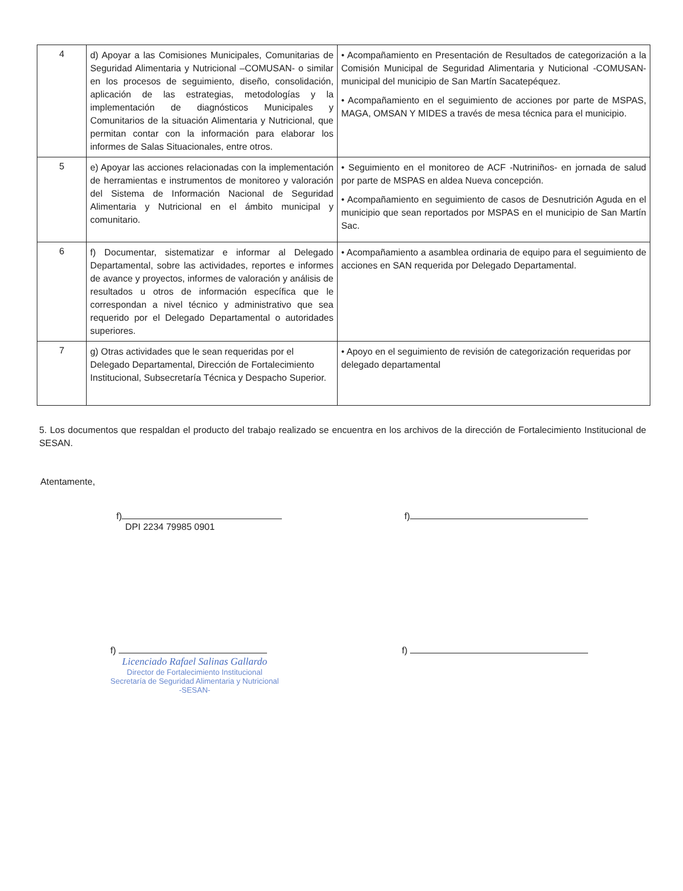| 4 | d) Apoyar a las Comisiones Municipales, Comunitarias de Seguridad Alimentaria y Nutricional –COMUSAN- o similar en los procesos de seguimiento, diseño, consolidación, aplicación de las estrategias, metodologías y la implementación de diagnósticos Municipales y Comunitarios de la situación Alimentaria y Nutricional, que permitan contar con la información para elaborar los informes de Salas Situacionales, entre otros. | • Acompañamiento en Presentación de Resultados de categorización a la Comisión Municipal de Seguridad Alimentaria y Nuticional -COMUSAN- municipal del municipio de San Martín Sacatepéquez. • Acompañamiento en el seguimiento de acciones por parte de MSPAS, MAGA, OMSAN Y MIDES a través de mesa técnica para el municipio. |
| 5 | e) Apoyar las acciones relacionadas con la implementación de herramientas e instrumentos de monitoreo y valoración del Sistema de Información Nacional de Seguridad Alimentaria y Nutricional en el ámbito municipal y comunitario. | • Seguimiento en el monitoreo de ACF -Nutriniños- en jornada de salud por parte de MSPAS en aldea Nueva concepción. • Acompañamiento en seguimiento de casos de Desnutrición Aguda en el municipio que sean reportados por MSPAS en el municipio de San Martín Sac. |
| 6 | f) Documentar, sistematizar e informar al Delegado Departamental, sobre las actividades, reportes e informes de avance y proyectos, informes de valoración y análisis de resultados u otros de información específica que le correspondan a nivel técnico y administrativo que sea requerido por el Delegado Departamental o autoridades superiores. | • Acompañamiento a asamblea ordinaria de equipo para el seguimiento de acciones en SAN requerida por Delegado Departamental. |
| 7 | g) Otras actividades que le sean requeridas por el Delegado Departamental, Dirección de Fortalecimiento Institucional, Subsecretaría Técnica y Despacho Superior. | • Apoyo en el seguimiento de revisión de categorización requeridas por delegado departamental |
5. Los documentos que respaldan el producto del trabajo realizado se encuentra en los archivos de la dirección de Fortalecimiento Institucional de SESAN.
Atentamente,
f)
DPI 2234 79985 0901
f)
f)
Licenciado Rafael Salinas Gallardo
Director de Fortalecimiento Institucional
Secretaría de Seguridad Alimentaria y Nutricional
-SESAN-
f)